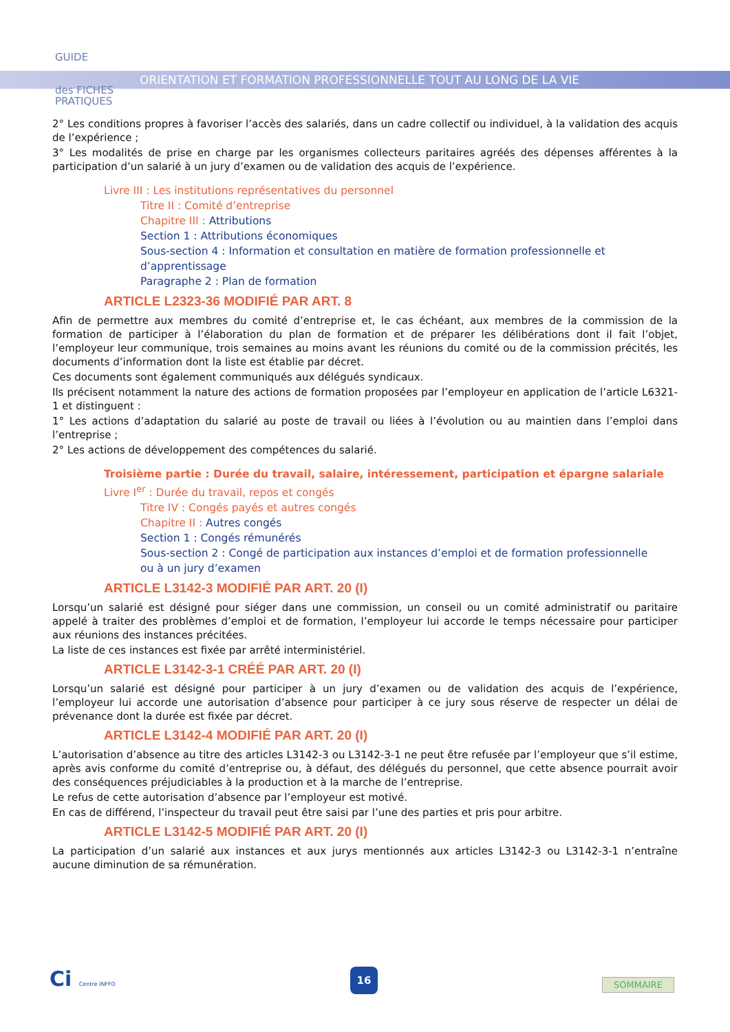GUIDE
des FICHES
PRATIQUES
ORIENTATION ET FORMATION PROFESSIONNELLE TOUT AU LONG DE LA VIE
2° Les conditions propres à favoriser l’accès des salariés, dans un cadre collectif ou individuel, à la validation des acquis de l’expérience ;
3° Les modalités de prise en charge par les organismes collecteurs paritaires agréés des dépenses afférentes à la participation d’un salarié à un jury d’examen ou de validation des acquis de l’expérience.
Livre III : Les institutions représentatives du personnel
Titre II : Comité d’entreprise
Chapitre III : Attributions
Section 1 : Attributions économiques
Sous-section 4 : Information et consultation en matière de formation professionnelle et d’apprentissage
Paragraphe 2 : Plan de formation
ARTICLE L2323-36 MODIFIÉ PAR ART. 8
Afin de permettre aux membres du comité d’entreprise et, le cas échéant, aux membres de la commission de la formation de participer à l’élaboration du plan de formation et de préparer les délibérations dont il fait l’objet, l’employeur leur communique, trois semaines au moins avant les réunions du comité ou de la commission précités, les documents d’information dont la liste est établie par décret.
Ces documents sont également communiqués aux délégués syndicaux.
Ils précisent notamment la nature des actions de formation proposées par l’employeur en application de l’article L6321-1 et distinguent :
1° Les actions d’adaptation du salarié au poste de travail ou liées à l’évolution ou au maintien dans l’emploi dans l’entreprise ;
2° Les actions de développement des compétences du salarié.
Troisième partie : Durée du travail, salaire, intéressement, participation et épargne salariale
Livre I<sup>er</sup> : Durée du travail, repos et congés
Titre IV : Congés payés et autres congés
Chapitre II : Autres congés
Section 1 : Congés rémunérés
Sous-section 2 : Congé de participation aux instances d’emploi et de formation professionnelle
ou à un jury d’examen
ARTICLE L3142-3 MODIFIÉ PAR ART. 20 (I)
Lorsqu’un salarié est désigné pour siéger dans une commission, un conseil ou un comité administratif ou paritaire appelé à traiter des problèmes d’emploi et de formation, l’employeur lui accorde le temps nécessaire pour participer aux réunions des instances précitées.
La liste de ces instances est fixée par arrêté interministériel.
ARTICLE L3142-3-1 CRÉÉ PAR ART. 20 (I)
Lorsqu’un salarié est désigné pour participer à un jury d’examen ou de validation des acquis de l’expérience, l’employeur lui accorde une autorisation d’absence pour participer à ce jury sous réserve de respecter un délai de prévenance dont la durée est fixée par décret.
ARTICLE L3142-4 MODIFIÉ PAR ART. 20 (I)
L’autorisation d’absence au titre des articles L3142-3 ou L3142-3-1 ne peut être refusée par l’employeur que s’il estime, après avis conforme du comité d’entreprise ou, à défaut, des délégués du personnel, que cette absence pourrait avoir des conséquences préjudiciables à la production et à la marche de l’entreprise.
Le refus de cette autorisation d’absence par l’employeur est motivé.
En cas de différend, l’inspecteur du travail peut être saisi par l’une des parties et pris pour arbitre.
ARTICLE L3142-5 MODIFIÉ PAR ART. 20 (I)
La participation d’un salarié aux instances et aux jurys mentionnés aux articles L3142-3 ou L3142-3-1 n’entraîne aucune diminution de sa rémunération.
Ci Centre INFFO 16
SOMMAIRE